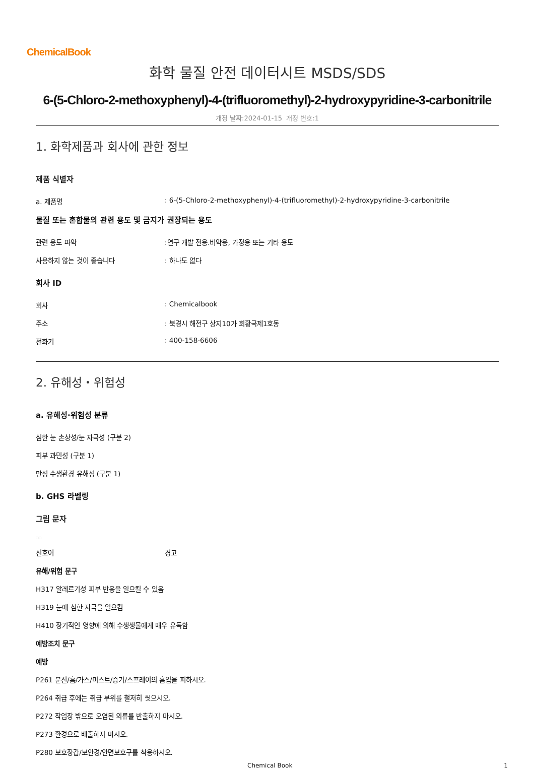ChemicalBook
화학 물질 안전 데이터시트 MSDS/SDS
6-(5-Chloro-2-methoxyphenyl)-4-(trifluoromethyl)-2-hydroxypyridine-3-carbonitrile
개정 날짜:2024-01-15 개정 번호:1
1. 화학제품과 회사에 관한 정보
제품 식별자
a. 제품명: 6-(5-Chloro-2-methoxyphenyl)-4-(trifluoromethyl)-2-hydroxypyridine-3-carbonitrile
물질 또는 혼합물의 관련 용도 및 금지가 권장되는 용도
관련 용도 파악:연구 개발 전용.비약용, 가정용 또는 기타 용도
사용하지 않는 것이 좋습니다: 하나도 없다
회사 ID
회사: Chemicalbook
주소: 북경시 해전구 상지10가 회황국제1호동
전화기: 400-158-6606
2. 유해성・위험성
a. 유해성·위험성 분류
심한 눈 손상성/눈 자극성 (구분 2)
피부 과민성 (구분 1)
만성 수생환경 유해성 (구분 1)
b. GHS 라벨링
그림 문자
□□
신호어 경고
유해/위험 문구
H317 알레르기성 피부 반응을 일으킬 수 있음
H319 눈에 심한 자극을 일으킴
H410 장기적인 영향에 의해 수생생물에게 매우 유독함
예방조치 문구
예방
P261 분진/흄/가스/미스트/증기/스프레이의 흡입을 피하시오.
P264 취급 후에는 취급 부위를 철저히 씻으시오.
P272 작업장 밖으로 오염된 의류를 반출하지 마시오.
P273 환경으로 배출하지 마시오.
P280 보호장갑/보안경/안면보호구를 착용하시오.
Chemical Book 1